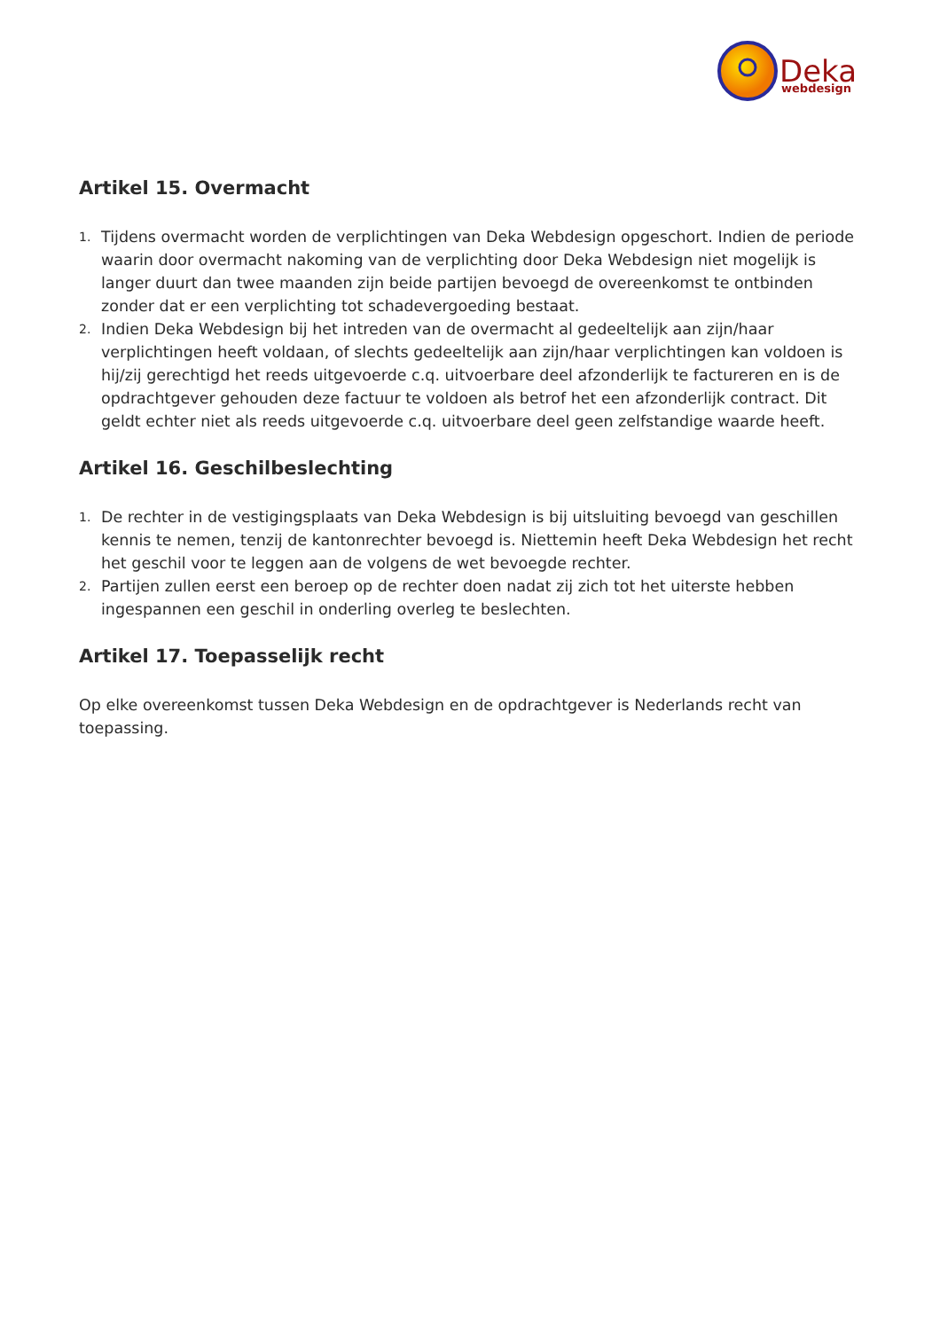Deka
webdesign
Artikel 15. Overmacht
1. Tijdens overmacht worden de verplichtingen van Deka Webdesign opgeschort. Indien de periode waarin door overmacht nakoming van de verplichting door Deka Webdesign niet mogelijk is langer duurt dan twee maanden zijn beide partijen bevoegd de overeenkomst te ontbinden zonder dat er een verplichting tot schadevergoeding bestaat.
2. Indien Deka Webdesign bij het intreden van de overmacht al gedeeltelijk aan zijn/haar verplichtingen heeft voldaan, of slechts gedeeltelijk aan zijn/haar verplichtingen kan voldoen is hij/zij gerechtigd het reeds uitgevoerde c.q. uitvoerbare deel afzonderlijk te factureren en is de opdrachtgever gehouden deze factuur te voldoen als betrof het een afzonderlijk contract. Dit geldt echter niet als reeds uitgevoerde c.q. uitvoerbare deel geen zelfstandige waarde heeft.
Artikel 16. Geschilbeslechting
1. De rechter in de vestigingsplaats van Deka Webdesign is bij uitsluiting bevoegd van geschillen kennis te nemen, tenzij de kantonrechter bevoegd is. Niettemin heeft Deka Webdesign het recht het geschil voor te leggen aan de volgens de wet bevoegde rechter.
2. Partijen zullen eerst een beroep op de rechter doen nadat zij zich tot het uiterste hebben ingespannen een geschil in onderling overleg te beslechten.
Artikel 17. Toepasselijk recht
Op elke overeenkomst tussen Deka Webdesign en de opdrachtgever is Nederlands recht van toepassing.